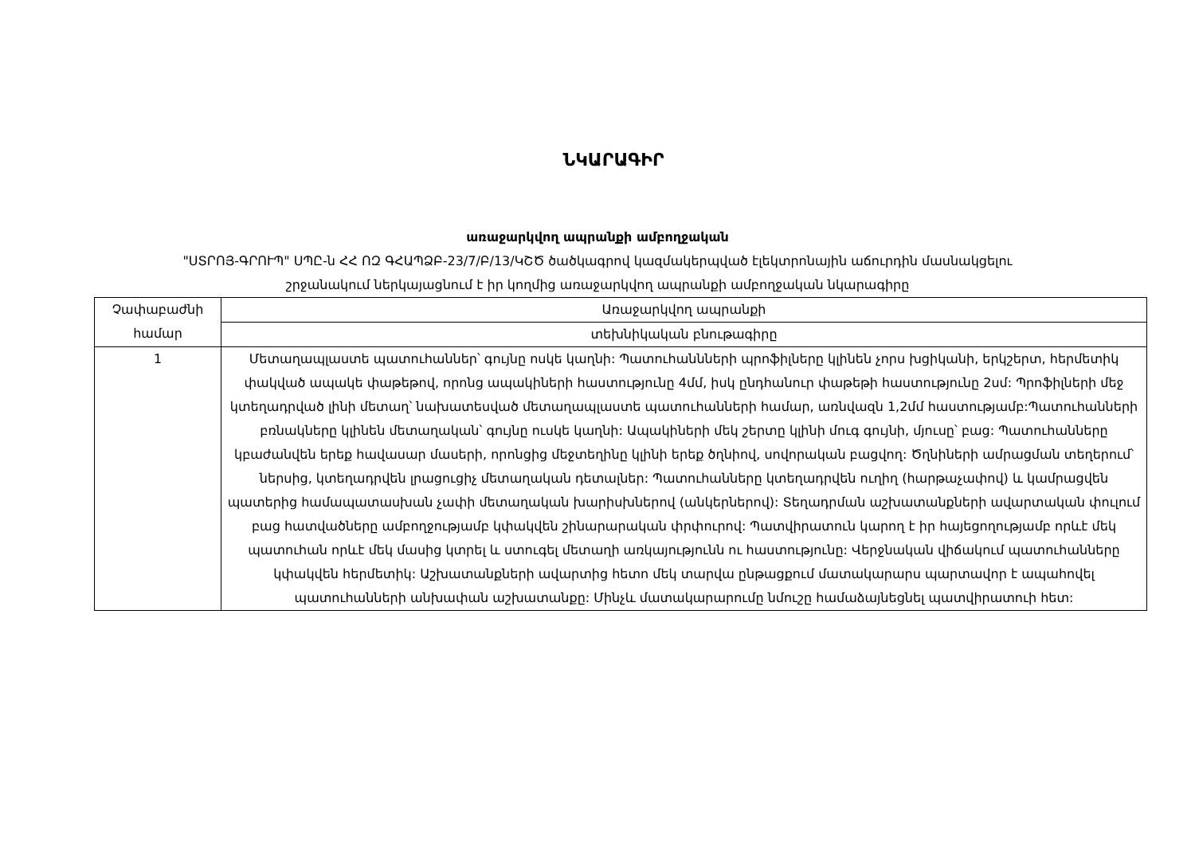ՆԿԱՐԱԳԻՐ
առաջարկվող ապրանքի ամբողջական
"ՍՏՐՈՅ-ԳՐՈՒՊ" ՍՊԸ-ն ՀՀ ՈԶ ԳՀԱՊՁԲ-23/7/Բ/13/ԿՇԾ ծածկագրով կազմակերպված էլեկտրոնային աճուրդին մասնակցելու
շրջանակում ներկայացնում է իր կողմից առաջարկվող ապրանքի ամբողջական նկարագիրը
| Չափաբաժնի համար | Առաջարկվող ապրանքի |
| | տեխնիկական բնութագիրը |
| 1 | Մետաղապլաստե պատուհաններ՝ գույնը ոսկե կաղնի: Պատուհաննների պրոֆիլները կլինեն չորս խցիկանի, երկշերտ, հերմետիկ փակված ապակե փաթեթով, որոնց ապակիների հաստությունը 4մմ, իսկ ընդհանուր փաթեթի հաստությունը 2սմ: Պրոֆիլների մեջ կտեղադրված լինի մետաղ՝ նախատեսված մետաղապլաստե պատուհանների համար, առնվազն 1,2մմ հաստությամբ:Պատուհանների բռնակները կլինեն մետաղական՝ գույնը ուսկե կաղնի: Ապակիների մեկ շերտը կլինի մուգ գույնի, մյուսը՝ բաց: Պատուհանները կբաժանվեն երեք հավասար մասերի, որոնցից մեջտեղինը կլինի երեք ծղնիով, սովորական բացվող: Ծղնիների ամրացման տեղերում՝ ներսից, կտեղադրվեն լրացուցիչ մետաղական դետալներ: Պատուհանները կտեղադրվեն ուղիղ (հարթաչափով) և կամրացվեն պատերից համապատասխան չափի մետաղական խարիսխներով (անկերներով): Տեղադրման աշխատանքների ավարտական փուլում բաց հատվածները ամբողջությամբ կփակվեն շինարարական փրփուրով: Պատվիրատուն կարող է իր հայեցողությամբ որևէ մեկ պատուհան որևէ մեկ մասից կտրել և ստուգել մետաղի առկայությունն ու հաստությունը: Վերջնական վիճակում պատուհանները կփակվեն հերմետիկ: Աշխատանքների ավարտից հետո մեկ տարվա ընթացքում մատակարարս պարտավոր է ապահովել պատուհանների անխափան աշխատանքը: Մինչև մատակարարումը նմուշը համաձայնեցնել պատվիրատուի հետ: |